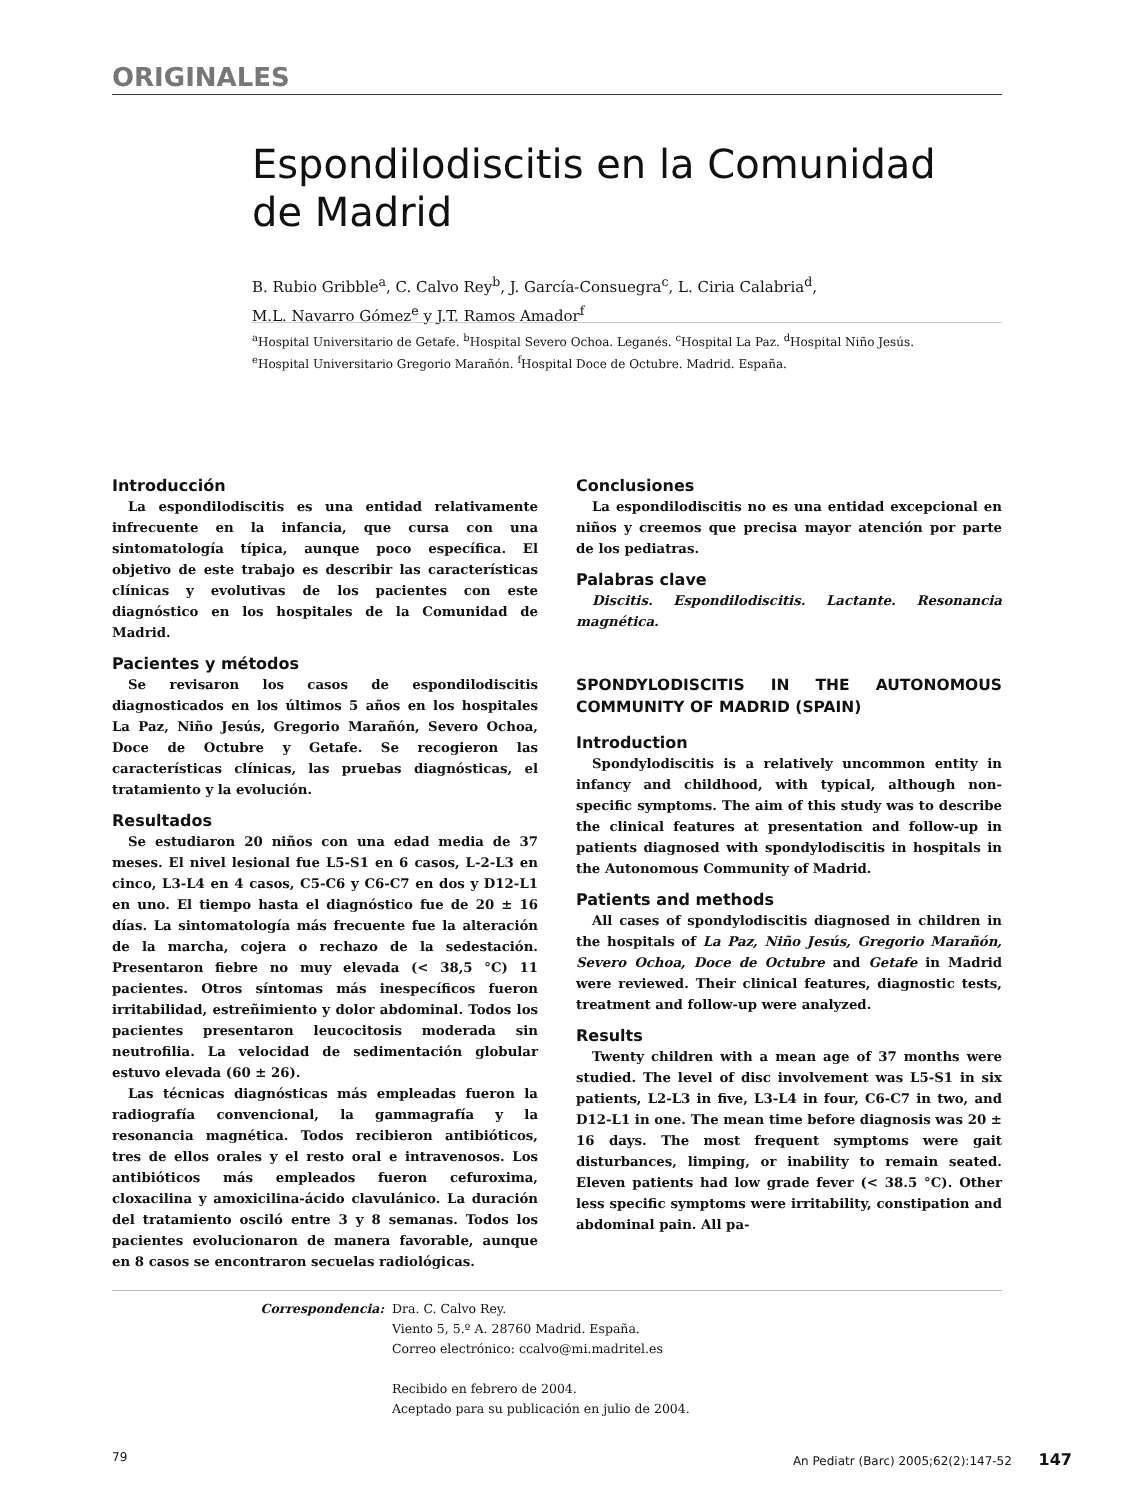ORIGINALES
Espondilodiscitis en la Comunidad
de Madrid
B. Rubio Gribble<sup>a</sup>, C. Calvo Rey<sup>b</sup>, J. García-Consuegra<sup>c</sup>, L. Ciria Calabria<sup>d</sup>,
M.L. Navarro Gómez<sup>e</sup> y J.T. Ramos Amador<sup>f</sup>
<sup>a</sup> Hospital Universitario de Getafe. <sup>b</sup>Hospital Severo Ochoa. Leganés. <sup>c</sup>Hospital La Paz. <sup>d</sup>Hospital Niño Jesús.
<sup>e</sup> Hospital Universitario Gregorio Marañón. <sup>f</sup>Hospital Doce de Octubre. Madrid. España.
Introducción
La espondilodiscitis es una entidad relativamente infrecuente en la infancia, que cursa con una sintomatología típica, aunque poco específica. El objetivo de este trabajo es describir las características clínicas y evolutivas de los pacientes con este diagnóstico en los hospitales de la Comunidad de Madrid.
Pacientes y métodos
Se revisaron los casos de espondilodiscitis diagnosticados en los últimos 5 años en los hospitales La Paz, Niño Jesús, Gregorio Marañón, Severo Ochoa, Doce de Octubre y Getafe. Se recogieron las características clínicas, las pruebas diagnósticas, el tratamiento y la evolución.
Resultados
Se estudiaron 20 niños con una edad media de 37 meses. El nivel lesional fue L5-S1 en 6 casos, L-2-L3 en cinco, L3-L4 en 4 casos, C5-C6 y C6-C7 en dos y D12-L1 en uno. El tiempo hasta el diagnóstico fue de 20 ± 16 días. La sintomatología más frecuente fue la alteración de la marcha, cojera o rechazo de la sedestación. Presentaron fiebre no muy elevada (< 38,5 °C) 11 pacientes. Otros síntomas más inespecíficos fueron irritabilidad, estreñimiento y dolor abdominal. Todos los pacientes presentaron leucocitosis moderada sin neutrofilia. La velocidad de sedimentación globular estuvo elevada (60 ± 26).
Las técnicas diagnósticas más empleadas fueron la radiografía convencional, la gammagrafía y la resonancia magnética. Todos recibieron antibióticos, tres de ellos orales y el resto oral e intravenosos. Los antibióticos más empleados fueron cefuroxima, cloxacilina y amoxicilina-ácido clavulánico. La duración del tratamiento osciló entre 3 y 8 semanas. Todos los pacientes evolucionaron de manera favorable, aunque en 8 casos se encontraron secuelas radiológicas.
Conclusiones
La espondilodiscitis no es una entidad excepcional en niños y creemos que precisa mayor atención por parte de los pediatras.
Palabras clave
Discitis. Espondilodiscitis. Lactante. Resonancia magnética.
SPONDYLODISCITIS IN THE AUTONOMOUS COMMUNITY OF MADRID (SPAIN)
Introduction
Spondylodiscitis is a relatively uncommon entity in infancy and childhood, with typical, although non-specific symptoms. The aim of this study was to describe the clinical features at presentation and follow-up in patients diagnosed with spondylodiscitis in hospitals in the Autonomous Community of Madrid.
Patients and methods
All cases of spondylodiscitis diagnosed in children in the hospitals of La Paz, Niño Jesús, Gregorio Marañón, Severo Ochoa, Doce de Octubre and Getafe in Madrid were reviewed. Their clinical features, diagnostic tests, treatment and follow-up were analyzed.
Results
Twenty children with a mean age of 37 months were studied. The level of disc involvement was L5-S1 in six patients, L2-L3 in five, L3-L4 in four, C6-C7 in two, and D12-L1 in one. The mean time before diagnosis was 20 ± 16 days. The most frequent symptoms were gait disturbances, limping, or inability to remain seated. Eleven patients had low grade fever (< 38.5 °C). Other less specific symptoms were irritability, constipation and abdominal pain. All pa-
Correspondencia: Dra. C. Calvo Rey.
Viento 5, 5.º A. 28760 Madrid. España.
Correo electrónico: ccalvo@mi.madritel.es
Recibido en febrero de 2004.
Aceptado para su publicación en julio de 2004.
79 An Pediatr (Barc) 2005;62(2):147-52 147